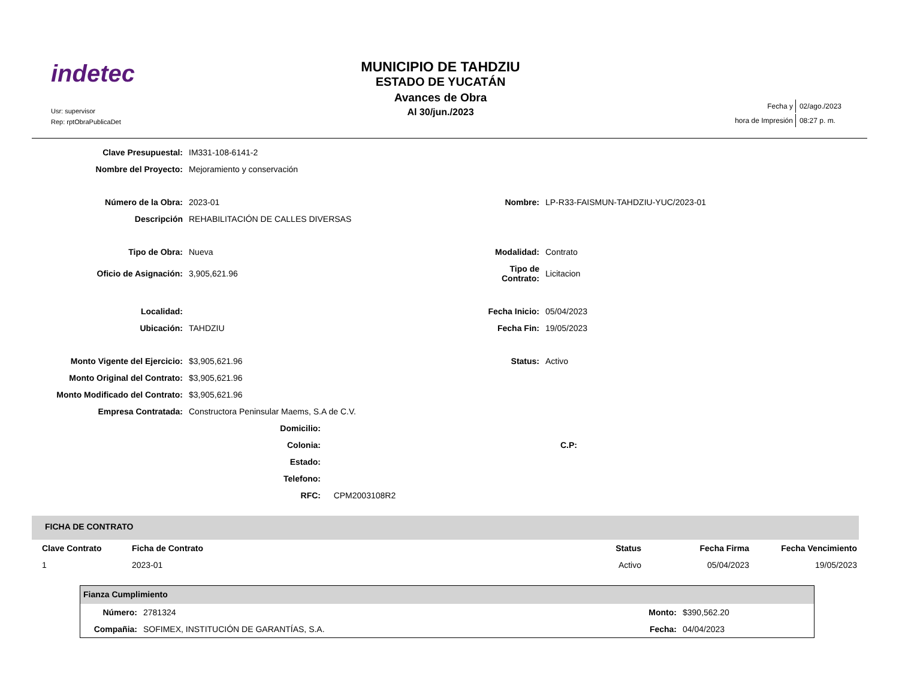indetec
Usr: supervisor
Rep: rptObraPublicaDet
MUNICIPIO DE TAHDZIU
ESTADO DE YUCATÁN
Avances de Obra
Al 30/jun./2023
| Fecha y | 02/ago./2023 |
| hora de Impresión | 08:27 p. m. |
| Clave Presupuestal: | IM331-108-6141-2 | | |
| Nombre del Proyecto: | Mejoramiento y conservación | | |
| Número de la Obra: | 2023-01 | Nombre: | LP-R33-FAISMUN-TAHDZIU-YUC/2023-01 |
| Descripción | REHABILITACIÓN DE CALLES DIVERSAS | | |
| Tipo de Obra: | Nueva | Modalidad: | Contrato |
| Oficio de Asignación: | 3,905,621.96 | Tipo de Contrato: | Licitacion |
| Localidad: | | Fecha Inicio: | 05/04/2023 |
| Ubicación: | TAHDZIU | Fecha Fin: | 19/05/2023 |
| Monto Vigente del Ejercicio: | $3,905,621.96 | Status: | Activo |
| Monto Original del Contrato: | $3,905,621.96 | | |
| Monto Modificado del Contrato: | $3,905,621.96 | | |
| Empresa Contratada: | Constructora Peninsular Maems, S.A de C.V. | | |
| Domicilio: | | |
| Colonia: | | C.P: |
| Estado: | | |
| Telefono: | | |
| RFC: | CPM2003108R2 | |
FICHA DE CONTRATO
| Clave Contrato | Ficha de Contrato | Status | Fecha Firma | Fecha Vencimiento |
| 1 | 2023-01 | Activo | 05/04/2023 | 19/05/2023 |
Fianza Cumplimiento
| Número: | 2781324 | Monto: | $390,562.20 |
| Compañia: | SOFIMEX, INSTITUCIÓN DE GARANTÍAS, S.A. | Fecha: | 04/04/2023 |